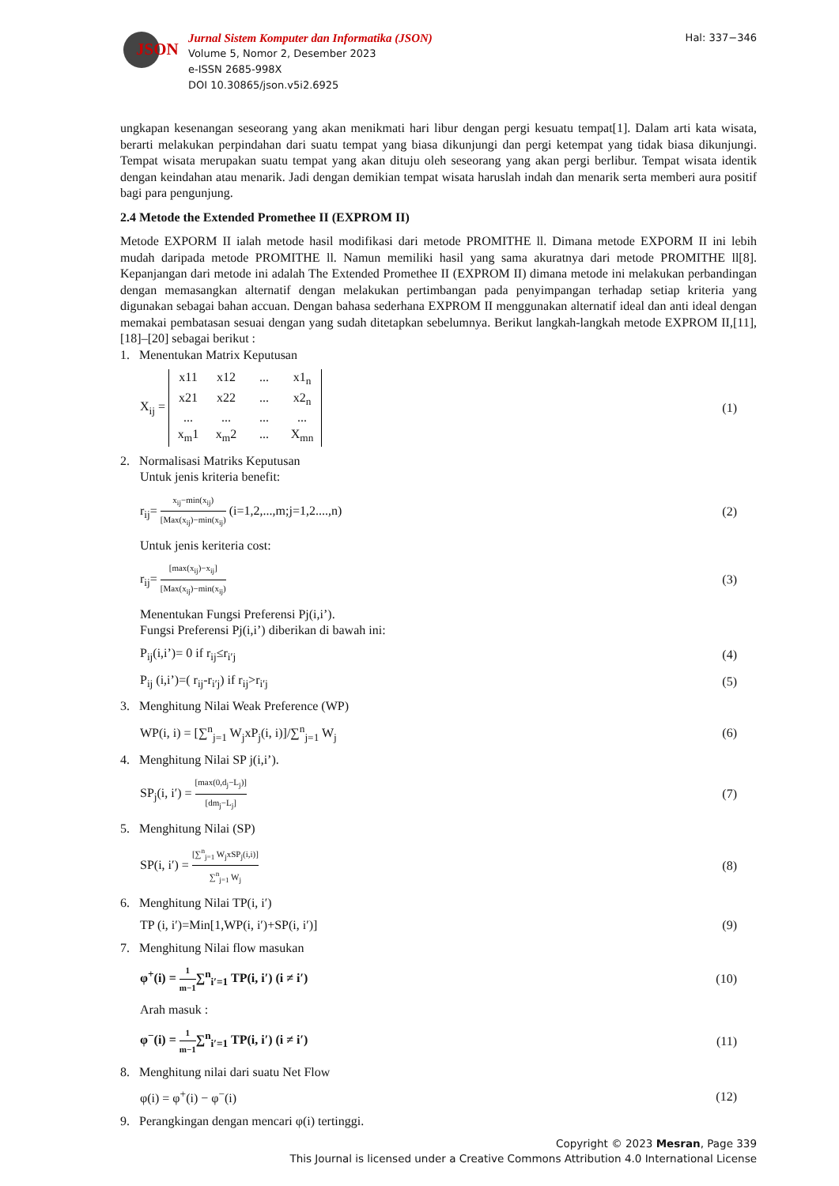JSON
Jurnal Sistem Komputer dan Informatika (JSON)
Volume 5, Nomor 2, Desember 2023
e-ISSN 2685-998X
DOI 10.30865/json.v5i2.6925
Hal: 337−346
ungkapan kesenangan seseorang yang akan menikmati hari libur dengan pergi kesuatu tempat[1]. Dalam arti kata wisata, berarti melakukan perpindahan dari suatu tempat yang biasa dikunjungi dan pergi ketempat yang tidak biasa dikunjungi. Tempat wisata merupakan suatu tempat yang akan dituju oleh seseorang yang akan pergi berlibur. Tempat wisata identik dengan keindahan atau menarik. Jadi dengan demikian tempat wisata haruslah indah dan menarik serta memberi aura positif bagi para pengunjung.
2.4 Metode the Extended Promethee II (EXPROM II)
Metode EXPORM II ialah metode hasil modifikasi dari metode PROMITHE ll. Dimana metode EXPORM II ini lebih mudah daripada metode PROMITHE ll. Namun memiliki hasil yang sama akuratnya dari metode PROMITHE ll[8]. Kepanjangan dari metode ini adalah The Extended Promethee II (EXPROM II) dimana metode ini melakukan perbandingan dengan memasangkan alternatif dengan melakukan pertimbangan pada penyimpangan terhadap setiap kriteria yang digunakan sebagai bahan accuan. Dengan bahasa sederhana EXPROM II menggunakan alternatif ideal dan anti ideal dengan memakai pembatasan sesuai dengan yang sudah ditetapkan sebelumnya. Berikut langkah-langkah metode EXPROM II,[11], [18]–[20] sebagai berikut :
1. Menentukan Matrix Keputusan
X<sub>ij</sub> = x11 x12... x1<sub>n</sub> x21 x22... x2<sub>n</sub>............ x<sub>m</sub>1 x<sub>m</sub>2... X<sub>mn</sub>
(1)
2. Normalisasi Matriks Keputusan
Untuk jenis kriteria benefit:
r<sub>ij</sub>=
x<sub>ij</sub>−min(x<sub>ij</sub>)
[Max(x<sub>ij</sub>)−min(x<sub>ij</sub>)
(i=1,2,...,m;j=1,2....,n)
(2)
Untuk jenis keriteria cost:
r<sub>ij</sub>=
[max(x<sub>ij</sub>)−x<sub>ij</sub>]
[Max(x<sub>ij</sub>)−min(x<sub>ij</sub>)
(3)
Menentukan Fungsi Preferensi Pj(i,i’).
Fungsi Preferensi Pj(i,i’) diberikan di bawah ini:
P<sub>ij</sub>(i,i’)= 0 if r<sub>ij</sub>≤r<sub>i′j</sub> (4)
P<sub>ij</sub> (i,i’)=( r<sub>ij</sub>-r<sub>i′j</sub>) if r<sub>ij</sub>>r<sub>i′j</sub>
(5)
3. Menghitung Nilai Weak Preference (WP)
WP(i, i) = [∑<sup>n</sup><sub>j=1</sub> W<sub>j</sub>xP<sub>j</sub>(i, i)]/∑<sup>n</sup><sub>j=1</sub> W<sub>j</sub>
(6)
4. Menghitung Nilai SP j(i,i’).
SP<sub>j</sub>(i, i′) =
[max(0,d<sub>j</sub>−L<sub>j</sub>)]
[dm<sub>j</sub>−L<sub>j</sub>]
(7)
5. Menghitung Nilai (SP)
SP(i, i′) =
[∑<sup>n</sup><sub>j=1</sub> W<sub>j</sub>xSP<sub>j</sub>(i,i)]
∑<sup>n</sup><sub>j=1</sub> W<sub>j</sub>
(8)
6. Menghitung Nilai TP(i, i′)
TP (i, i′)=Min[1,WP(i, i′)+SP(i, i′)]
(9)
7. Menghitung Nilai flow masukan
φ<sup>+</sup>(i) =
1
m−1
∑<sup>n</sup><sub>i′=1</sub> TP(i, i′) (i ≠ i′)
(10)
Arah masuk :
φ<sup>−</sup>(i) =
1
m−1
∑<sup>n</sup><sub>i′=1</sub> TP(i, i′) (i ≠ i′)
(11)
8. Menghitung nilai dari suatu Net Flow
φ(i) = φ<sup>+</sup>(i) − φ<sup>−</sup>(i) (12)
9. Perangkingan dengan mencari φ(i) tertinggi.
Copyright © 2023 Mesran, Page 339
This Journal is licensed under a Creative Commons Attribution 4.0 International License